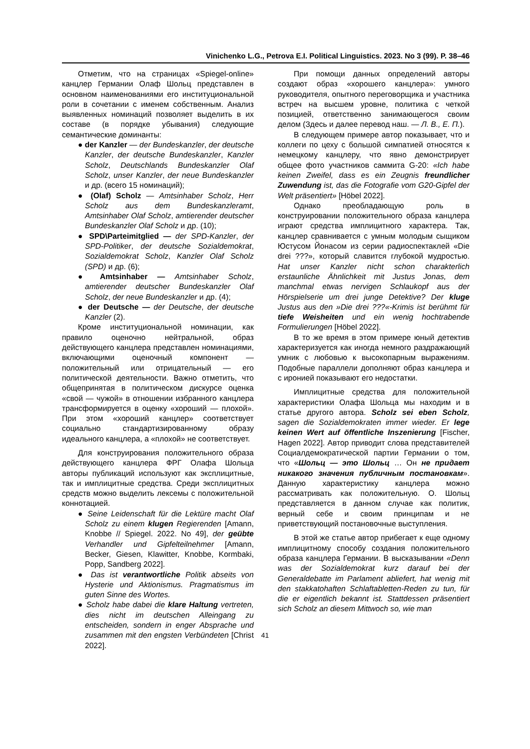Vinichenko L.G., Petrova E.I. Political Linguistics. 2023. No 3 (99). P. 38–46
Отметим, что на страницах «Spiegel-online» канцлер Германии Олаф Шольц представлен в основном наименованиями его институциональной роли в сочетании с именем собственным. Анализ выявленных номинаций позволяет выделить в их составе (в порядке убывания) следующие семантические доминанты:
● der Kanzler — der Bundeskanzler, der deutsche Kanzler, der deutsche Bundeskanzler, Kanzler Scholz, Deutschlands Bundeskanzler Olaf Scholz, unser Kanzler, der neue Bundeskanzler и др. (всего 15 номинаций);
● (Olaf) Scholz — Amtsinhaber Scholz, Herr Scholz aus dem Bundeskanzleramt, Amtsinhaber Olaf Scholz, amtierender deutscher Bundeskanzler Olaf Scholz и др. (10);
● SPD\Parteimitglied — der SPD-Kanzler, der SPD-Politiker, der deutsche Sozialdemokrat, Sozialdemokrat Scholz, Kanzler Olaf Scholz (SPD) и др. (6);
● Amtsinhaber — Amtsinhaber Scholz, amtierender deutscher Bundeskanzler Olaf Scholz, der neue Bundeskanzler и др. (4);
● der Deutsche — der Deutsche, der deutsche Kanzler (2).
Кроме институциональной номинации, как правило оценочно нейтральной, образ действующего канцлера представлен номинациями, включающими оценочный компонент — положительный или отрицательный — его политической деятельности. Важно отметить, что общепринятая в политическом дискурсе оценка «свой — чужой» в отношении избранного канцлера трансформируется в оценку «хороший — плохой». При этом «хороший канцлер» соответствует социально стандартизированному образу идеального канцлера, а «плохой» не соответствует.
Для конструирования положительного образа действующего канцлера ФРГ Олафа Шольца авторы публикаций используют как эксплицитные, так и имплицитные средства. Среди эксплицитных средств можно выделить лексемы с положительной коннотацией.
● Seine Leidenschaft für die Lektüre macht Olaf Scholz zu einem klugen Regierenden [Amann, Knobbe // Spiegel. 2022. No 49], der geübte Verhandler und Gipfelteilnehmer [Amann, Becker, Giesen, Klawitter, Knobbe, Kormbaki, Popp, Sandberg 2022].
● Das ist verantwortliche Politik abseits von Hysterie und Aktionismus. Pragmatismus im guten Sinne des Wortes.
● Scholz habe dabei die klare Haltung vertreten, dies nicht im deutschen Alleingang zu entscheiden, sondern in enger Absprache und zusammen mit den engsten Verbündeten [Christ 2022].
При помощи данных определений авторы создают образ «хорошего канцлера»: умного руководителя, опытного переговорщика и участника встреч на высшем уровне, политика с четкой позицией, ответственно занимающегося своим делом (Здесь и далее перевод наш. — Л. В., Е. П.).
В следующем примере автор показывает, что и коллеги по цеху с большой симпатией относятся к немецкому канцлеру, что явно демонстрирует общее фото участников саммита G-20: «Ich habe keinen Zweifel, dass es ein Zeugnis freundlicher Zuwendung ist, das die Fotografie vom G20-Gipfel der Welt präsentiert» [Höbel 2022].
Однако преобладающую роль в конструировании положительного образа канцлера играют средства имплицитного характера. Так, канцлер сравнивается с умным молодым сыщиком Юстусом Йонасом из серии радиоспектаклей «Die drei ???», который славится глубокой мудростью. Hat unser Kanzler nicht schon charakterlich erstaunliche Ähnlichkeit mit Justus Jonas, dem manchmal etwas nervigen Schlaukopf aus der Hörspielserie um drei junge Detektive? Der kluge Justus aus den »Die drei ???«-Krimis ist berühmt für tiefe Weisheiten und ein wenig hochtrabende Formulierungen [Höbel 2022].
В то же время в этом примере юный детектив характеризуется как иногда немного раздражающий умник с любовью к высокопарным выражениям. Подобные параллели дополняют образ канцлера и с иронией показывают его недостатки.
Имплицитные средства для положительной характеристики Олафа Шольца мы находим и в статье другого автора. Scholz sei eben Scholz, sagen die Sozialdemokraten immer wieder. Er lege keinen Wert auf öffentliche Inszenierung [Fischer, Hagen 2022]. Автор приводит слова представителей Социалдемократической партии Германии о том, что «Шольц — это Шольц … Он не придает никакого значения публичным постановкам». Данную характеристику канцлера можно рассматривать как положительную. О. Шольц представляется в данном случае как политик, верный себе и своим принципам и не приветствующий постановочные выступления.
В этой же статье автор прибегает к еще одному имплицитному способу создания положительного образа канцлера Германии. В высказывании «Denn was der Sozialdemokrat kurz darauf bei der Generaldebatte im Parlament abliefert, hat wenig mit den stakkatohaften Schlaftabletten-Reden zu tun, für die er eigentlich bekannt ist. Stattdessen präsentiert sich Scholz an diesem Mittwoch so, wie man
41